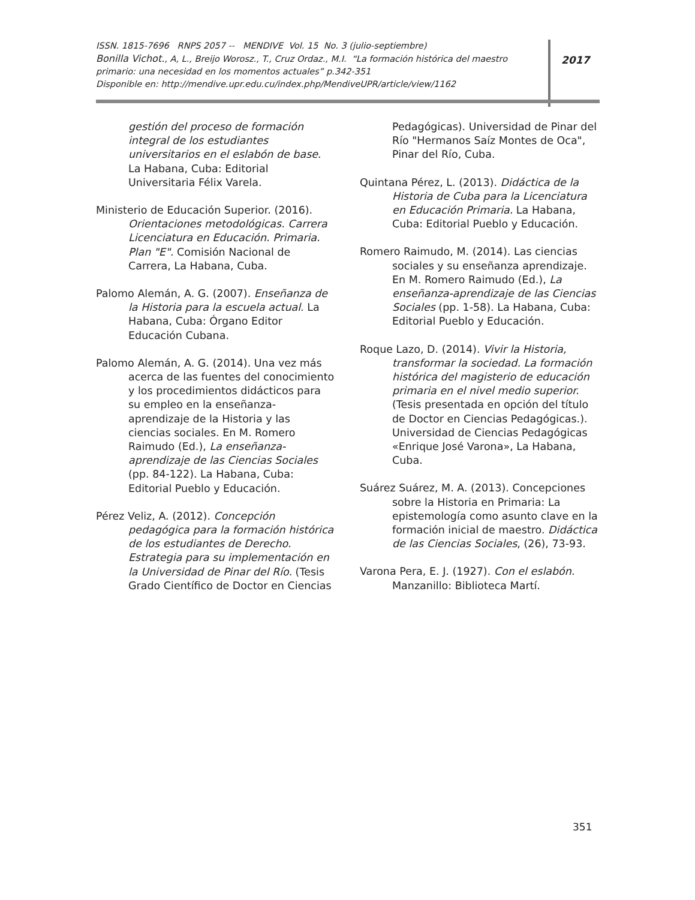ISSN. 1815-7696 RNPS 2057 -- MENDIVE Vol. 15 No. 3 (julio-septiembre)
Bonilla Vichot., A, L., Breijo Worosz., T., Cruz Ordaz., M.I. “La formación histórica del maestro primario: una necesidad en los momentos actuales” p.342-351
Disponible en: http://mendive.upr.edu.cu/index.php/MendiveUPR/article/view/1162
2017
gestión del proceso de formación integral de los estudiantes universitarios en el eslabón de base. La Habana, Cuba: Editorial Universitaria Félix Varela.
Ministerio de Educación Superior. (2016). Orientaciones metodológicas. Carrera Licenciatura en Educación. Primaria. Plan "E". Comisión Nacional de Carrera, La Habana, Cuba.
Palomo Alemán, A. G. (2007). Enseñanza de la Historia para la escuela actual. La Habana, Cuba: Órgano Editor Educación Cubana.
Palomo Alemán, A. G. (2014). Una vez más acerca de las fuentes del conocimiento y los procedimientos didácticos para su empleo en la enseñanza-aprendizaje de la Historia y las ciencias sociales. En M. Romero Raimudo (Ed.), La enseñanza-aprendizaje de las Ciencias Sociales (pp. 84-122). La Habana, Cuba: Editorial Pueblo y Educación.
Pérez Veliz, A. (2012). Concepción pedagógica para la formación histórica de los estudiantes de Derecho. Estrategia para su implementación en la Universidad de Pinar del Río. (Tesis Grado Científico de Doctor en Ciencias
Pedagógicas). Universidad de Pinar del Río "Hermanos Saíz Montes de Oca", Pinar del Río, Cuba.
Quintana Pérez, L. (2013). Didáctica de la Historia de Cuba para la Licenciatura en Educación Primaria. La Habana, Cuba: Editorial Pueblo y Educación.
Romero Raimudo, M. (2014). Las ciencias sociales y su enseñanza aprendizaje. En M. Romero Raimudo (Ed.), La enseñanza-aprendizaje de las Ciencias Sociales (pp. 1-58). La Habana, Cuba: Editorial Pueblo y Educación.
Roque Lazo, D. (2014). Vivir la Historia, transformar la sociedad. La formación histórica del magisterio de educación primaria en el nivel medio superior. (Tesis presentada en opción del título de Doctor en Ciencias Pedagógicas.). Universidad de Ciencias Pedagógicas «Enrique José Varona», La Habana, Cuba.
Suárez Suárez, M. A. (2013). Concepciones sobre la Historia en Primaria: La epistemología como asunto clave en la formación inicial de maestro. Didáctica de las Ciencias Sociales, (26), 73-93.
Varona Pera, E. J. (1927). Con el eslabón. Manzanillo: Biblioteca Martí.
351